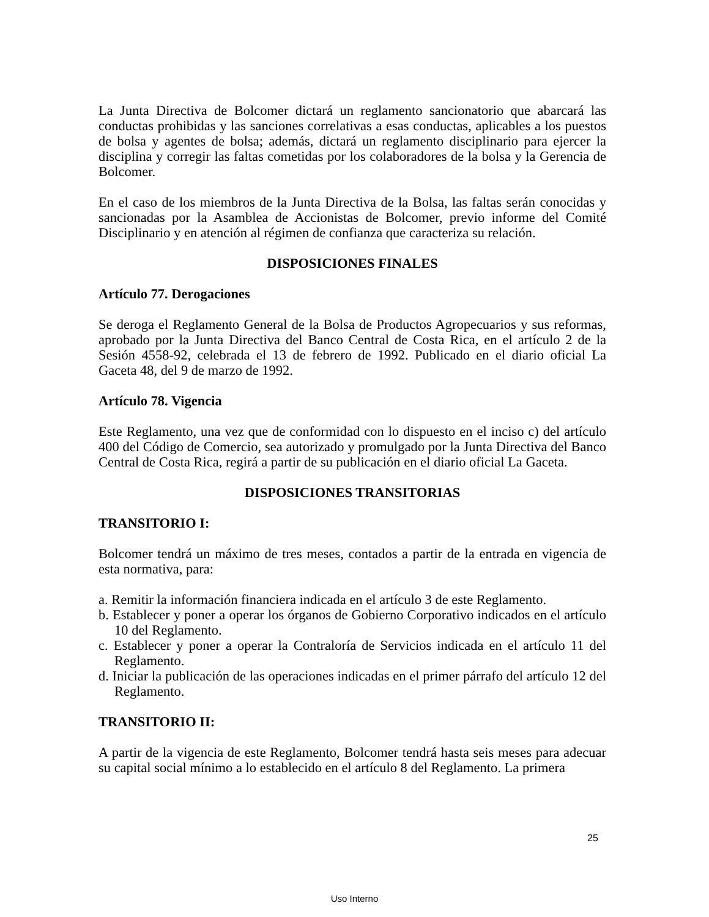La Junta Directiva de Bolcomer dictará un reglamento sancionatorio que abarcará las conductas prohibidas y las sanciones correlativas a esas conductas, aplicables a los puestos de bolsa y agentes de bolsa; además, dictará un reglamento disciplinario para ejercer la disciplina y corregir las faltas cometidas por los colaboradores de la bolsa y la Gerencia de Bolcomer.
En el caso de los miembros de la Junta Directiva de la Bolsa, las faltas serán conocidas y sancionadas por la Asamblea de Accionistas de Bolcomer, previo informe del Comité Disciplinario y en atención al régimen de confianza que caracteriza su relación.
DISPOSICIONES FINALES
Artículo 77. Derogaciones
Se deroga el Reglamento General de la Bolsa de Productos Agropecuarios y sus reformas, aprobado por la Junta Directiva del Banco Central de Costa Rica, en el artículo 2 de la Sesión 4558-92, celebrada el 13 de febrero de 1992. Publicado en el diario oficial La Gaceta 48, del 9 de marzo de 1992.
Artículo 78. Vigencia
Este Reglamento, una vez que de conformidad con lo dispuesto en el inciso c) del artículo 400 del Código de Comercio, sea autorizado y promulgado por la Junta Directiva del Banco Central de Costa Rica, regirá a partir de su publicación en el diario oficial La Gaceta.
DISPOSICIONES TRANSITORIAS
TRANSITORIO I:
Bolcomer tendrá un máximo de tres meses, contados a partir de la entrada en vigencia de esta normativa, para:
a. Remitir la información financiera indicada en el artículo 3 de este Reglamento.
b. Establecer y poner a operar los órganos de Gobierno Corporativo indicados en el artículo 10 del Reglamento.
c. Establecer y poner a operar la Contraloría de Servicios indicada en el artículo 11 del Reglamento.
d. Iniciar la publicación de las operaciones indicadas en el primer párrafo del artículo 12 del Reglamento.
TRANSITORIO II:
A partir de la vigencia de este Reglamento, Bolcomer tendrá hasta seis meses para adecuar su capital social mínimo a lo establecido en el artículo 8 del Reglamento. La primera
25
Uso Interno